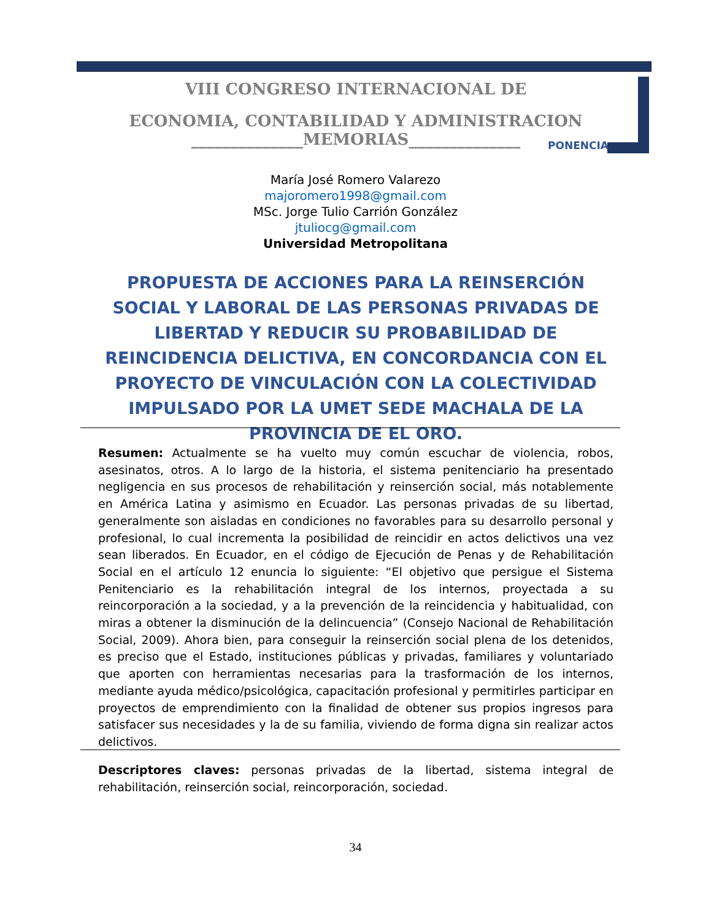VIII CONGRESO INTERNACIONAL DE
ECONOMIA, CONTABILIDAD Y ADMINISTRACION
______________MEMORIAS______________
PONENCIA
María José Romero Valarezo
majoromero1998@gmail.com
MSc. Jorge Tulio Carrión González
jtuliocg@gmail.com
Universidad Metropolitana
PROPUESTA DE ACCIONES PARA LA REINSERCIÓN SOCIAL Y LABORAL DE LAS PERSONAS PRIVADAS DE LIBERTAD Y REDUCIR SU PROBABILIDAD DE REINCIDENCIA DELICTIVA, EN CONCORDANCIA CON EL PROYECTO DE VINCULACIÓN CON LA COLECTIVIDAD IMPULSADO POR LA UMET SEDE MACHALA DE LA PROVINCIA DE EL ORO.
Resumen: Actualmente se ha vuelto muy común escuchar de violencia, robos, asesinatos, otros. A lo largo de la historia, el sistema penitenciario ha presentado negligencia en sus procesos de rehabilitación y reinserción social, más notablemente en América Latina y asimismo en Ecuador. Las personas privadas de su libertad, generalmente son aisladas en condiciones no favorables para su desarrollo personal y profesional, lo cual incrementa la posibilidad de reincidir en actos delictivos una vez sean liberados. En Ecuador, en el código de Ejecución de Penas y de Rehabilitación Social en el artículo 12 enuncia lo siguiente: “El objetivo que persigue el Sistema Penitenciario es la rehabilitación integral de los internos, proyectada a su reincorporación a la sociedad, y a la prevención de la reincidencia y habitualidad, con miras a obtener la disminución de la delincuencia” (Consejo Nacional de Rehabilitación Social, 2009). Ahora bien, para conseguir la reinserción social plena de los detenidos, es preciso que el Estado, instituciones públicas y privadas, familiares y voluntariado que aporten con herramientas necesarias para la trasformación de los internos, mediante ayuda médico/psicológica, capacitación profesional y permitirles participar en proyectos de emprendimiento con la finalidad de obtener sus propios ingresos para satisfacer sus necesidades y la de su familia, viviendo de forma digna sin realizar actos delictivos.
Descriptores claves: personas privadas de la libertad, sistema integral de rehabilitación, reinserción social, reincorporación, sociedad.
34